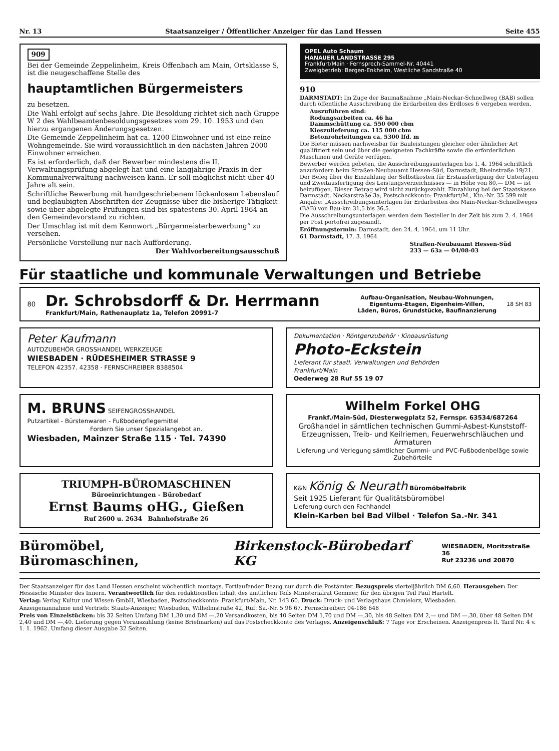Nr. 13 Staatsanzeiger / Öffentlicher Anzeiger für das Land Hessen Seite 455
909
Bei der Gemeinde Zeppelinheim, Kreis Offenbach am Main, Ortsklasse S, ist die neugeschaffene Stelle des
hauptamtlichen Bürgermeisters
zu besetzen.
Die Wahl erfolgt auf sechs Jahre. Die Besoldung richtet sich nach Gruppe W 2 des Wahlbeamtenbesoldungsgesetzes vom 29. 10. 1953 und den hierzu ergangenen Änderungsgesetzen.
Die Gemeinde Zeppelinheim hat ca. 1200 Einwohner und ist eine reine Wohngemeinde. Sie wird voraussichtlich in den nächsten Jahren 2000 Einwohner erreichen.
Es ist erforderlich, daß der Bewerber mindestens die II. Verwaltungsprüfung abgelegt hat und eine langjährige Praxis in der Kommunalverwaltung nachweisen kann. Er soll möglichst nicht über 40 Jahre alt sein.
Schriftliche Bewerbung mit handgeschriebenem lückenlosem Lebenslauf und beglaubigten Abschriften der Zeugnisse über die bisherige Tätigkeit sowie über abgelegte Prüfungen sind bis spätestens 30. April 1964 an den Gemeindevorstand zu richten.
Der Umschlag ist mit dem Kennwort „Bürgermeisterbewerbung“ zu versehen.
Persönliche Vorstellung nur nach Aufforderung.
Der Wahlvorbereitungsausschuß
OPEL Auto Schaum
HANAUER LANDSTRASSE 295
Frankfurt/Main · Fernsprech-Sammel-Nr. 40441
Zweigbetrieb: Bergen-Enkheim, Westliche Sandstraße 40
910
DARMSTADT: Im Zuge der Baumaßnahme „Main-Neckar-Schnellweg (BAB) sollen durch öffentliche Ausschreibung die Erdarbeiten des Erdloses 6 vergeben werden.
Auszuführen sind:
Rodungsarbeiten ca. 46 ha
Dammschüttung ca. 550 000 cbm
Kieszulieferung ca. 115 000 cbm
Betonrohrleitungen ca. 5300 lfd. m
Die Bieter müssen nachweisbar für Bauleistungen gleicher oder ähnlicher Art qualifiziert sein und über die geeigneten Fachkräfte sowie die erforderlichen Maschinen und Geräte verfügen.
Bewerber werden gebeten, die Ausschreibungsunterlagen bis 1. 4. 1964 schriftlich anzufordern beim Straßen-Neubauamt Hessen-Süd, Darmstadt, Rheinstraße 19/21. Der Beleg über die Einzahlung der Selbstkosten für Erstausfertigung der Unterlagen und Zweitausfertigung des Leistungsverzeichnisses — in Höhe von 80,— DM — ist beizufügen. Dieser Betrag wird nicht zurückgezahlt. Einzahlung bei der Staatskasse Darmstadt, Neckarstraße 3a, Postscheckkonto: Frankfurt/M., Kto.-Nr. 35 599 mit Angabe: „Ausschreibungsunterlagen für Erdarbeiten des Main-Neckar-Schnellweges (BAB) von Bau-km 31,5 bis 36,5.
Die Ausschreibungsunterlagen werden dem Besteller in der Zeit bis zum 2. 4. 1964 per Post portofrei zugesandt.
Eröffnungstermin: Darmstadt, den 24. 4. 1964, um 11 Uhr.
61 Darmstadt, 17. 3. 1964
Straßen-Neubauamt Hessen-Süd
233 — 63a — 04/08-03
Für staatliche und kommunale Verwaltungen und Betriebe
80
Dr. Schrobsdorff & Dr. Herrmann
Frankfurt/Main, Rathenauplatz 1a, Telefon 20991-7
Aufbau-Organisation, Neubau-Wohnungen,
Eigentums-Etagen, Eigenheim-Villen,
Läden, Büros, Grundstücke, Baufinanzierung
18 SH 83
Peter Kaufmann
AUTOZUBEHÖR GROSSHANDEL WERKZEUGE
WIESBADEN · RÜDESHEIMER STRASSE 9
TELEFON 42357. 42358 · FERNSCHREIBER 8388504
Dokumentation · Röntgenzubehör · Kinoausrüstung
Photo-Eckstein
Lieferant für staatl. Verwaltungen und Behörden
Frankfurt/Main
Oederweg 28 Ruf 55 19 07
M. BRUNS SEIFENGROSSHANDEL
Putzartikel - Bürstenwaren - Fußbodenpflegemittel
Fordern Sie unser Spezialangebot an.
Wiesbaden, Mainzer Straße 115 · Tel. 74390
Wilhelm Forkel OHG
Frankf./Main-Süd, Diesterwegplatz 52, Fernspr. 63534/687264
Großhandel in sämtlichen technischen Gummi-Asbest-Kunststoff-Erzeugnissen, Treib- und Keilriemen, Feuerwehrschläuchen und Armaturen
Lieferung und Verlegung sämtlicher Gummi- und PVC-Fußbodenbeläge sowie Zubehörteile
TRIUMPH-BÜROMASCHINEN
Büroeinrichtungen - Bürobedarf
Ernst Baums oHG., Gießen
Ruf 2600 u. 2634 Bahnhofstraße 26
K&N König & Neurath Büromöbelfabrik
Seit 1925 Lieferant für Qualitätsbüromöbel
Lieferung durch den Fachhandel
Klein-Karben bei Bad Vilbel · Telefon Sa.-Nr. 341
Büromöbel, Büromaschinen, Birkenstock-Bürobedarf KG WIESBADEN, Moritzstraße 36
Ruf 23236 und 20870
Der Staatsanzeiger für das Land Hessen erscheint wöchentlich montags. Fortlaufender Bezug nur durch die Postämter. Bezugspreis vierteljährlich DM 6,60. Herausgeber: Der Hessische Minister des Innern. Verantwortlich für den redaktionellen Inhalt des amtlichen Teils Ministerialrat Gemmer, für den übrigen Teil Paul Hartelt.
Verlag: Verlag Kultur und Wissen GmbH, Wiesbaden, Postscheckkonto: Frankfurt/Main, Nr. 143 60. Druck: Druck- und Verlagshaus Chmielorz, Wiesbaden.
Anzeigenannahme und Vertrieb: Staats-Anzeiger, Wiesbaden, Wilhelmstraße 42, Ruf: Sa.-Nr. 5 96 67. Fernschreiber: 04-186 648
Preis von Einzelstücken: bis 32 Seiten Umfang DM 1,30 und DM —,20 Versandkosten, bis 40 Seiten DM 1,70 und DM —,30, bis 48 Seiten DM 2,— und DM —,30, über 48 Seiten DM 2,40 und DM —,40. Lieferung gegen Vorauszahlung (keine Briefmarken) auf das Postscheckkonto des Verlages. Anzeigenschluß: 7 Tage vor Erscheinen. Anzeigenpreis lt. Tarif Nr. 4 v. 1. 1. 1962. Umfang dieser Ausgabe 32 Seiten.